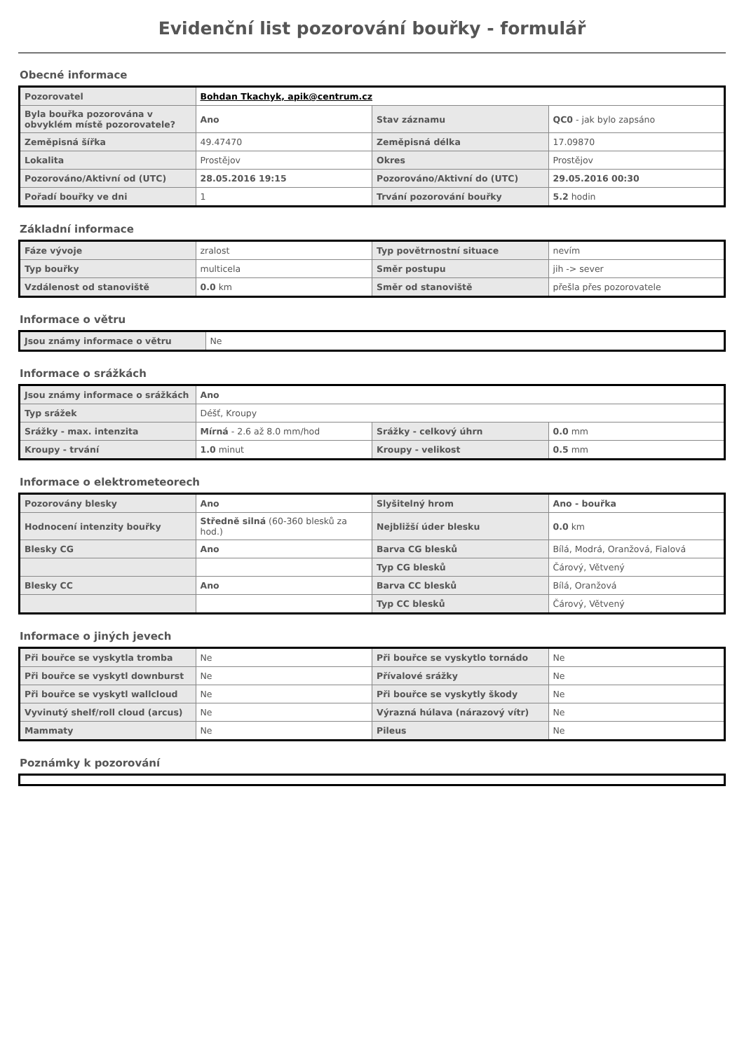Evidenční list pozorování bouřky - formulář
Obecné informace
| Pozorovatel | Bohdan Tkachyk, apik@centrum.cz | | |
| Byla bouřka pozorována v obvyklém místě pozorovatele? | Ano | Stav záznamu | QC0 - jak bylo zapsáno |
| Zeměpisná šířka | 49.47470 | Zeměpisná délka | 17.09870 |
| Lokalita | Prostějov | Okres | Prostějov |
| Pozorováno/Aktivní od (UTC) | 28.05.2016 19:15 | Pozorováno/Aktivní do (UTC) | 29.05.2016 00:30 |
| Pořadí bouřky ve dni | 1 | Trvání pozorování bouřky | 5.2 hodin |
Základní informace
| Fáze vývoje | zralost | Typ povětrnostní situace | nevím |
| Typ bouřky | multicela | Směr postupu | jih -> sever |
| Vzdálenost od stanoviště | 0.0 km | Směr od stanoviště | přešla přes pozorovatele |
Informace o větru
| Jsou známy informace o větru | Ne |
Informace o srážkách
| Jsou známy informace o srážkách | Ano | | |
| Typ srážek | Déšť, Kroupy | | |
| Srážky - max. intenzita | Mírná - 2.6 až 8.0 mm/hod | Srážky - celkový úhrn | 0.0 mm |
| Kroupy - trvání | 1.0 minut | Kroupy - velikost | 0.5 mm |
Informace o elektrometeorech
| Pozorovány blesky | Ano | Slyšitelný hrom | Ano - bouřka |
| Hodnocení intenzity bouřky | Středně silná (60-360 blesků za hod.) | Nejbližší úder blesku | 0.0 km |
| Blesky CG | Ano | Barva CG blesků | Bílá, Modrá, Oranžová, Fialová |
| | | Typ CG blesků | Čárový, Větvený |
| Blesky CC | Ano | Barva CC blesků | Bílá, Oranžová |
| | | Typ CC blesků | Čárový, Větvený |
Informace o jiných jevech
| Při bouřce se vyskytla tromba | Ne | Při bouřce se vyskytlo tornádo | Ne |
| Při bouřce se vyskytl downburst | Ne | Přívalové srážky | Ne |
| Při bouřce se vyskytl wallcloud | Ne | Při bouřce se vyskytly škody | Ne |
| Vyvinutý shelf/roll cloud (arcus) | Ne | Výrazná húlava (nárazový vítr) | Ne |
| Mammaty | Ne | Pileus | Ne |
Poznámky k pozorování